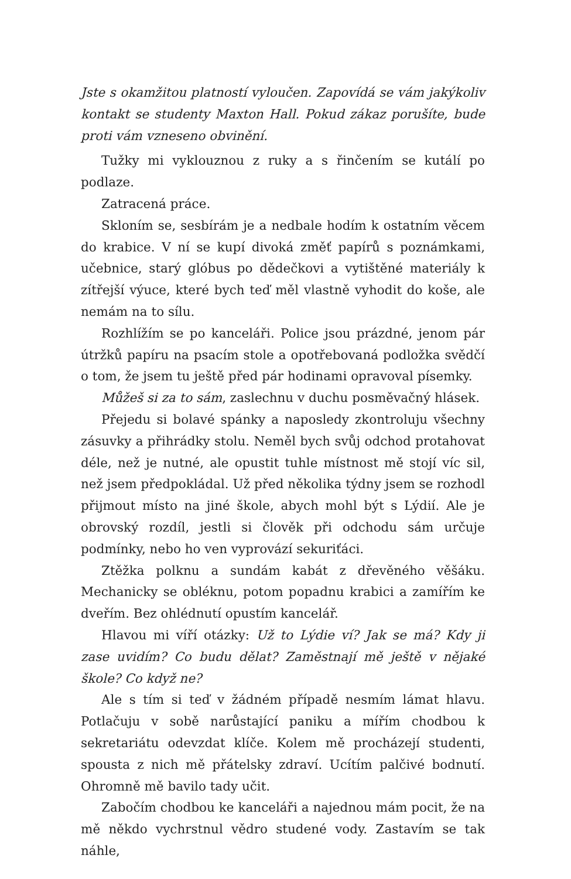Jste s okamžitou platností vyloučen. Zapovídá se vám jakýkoliv kontakt se studenty Maxton Hall. Pokud zákaz porušíte, bude proti vám vzneseno obvinění.
Tužky mi vyklouznou z ruky a s řinčením se kutálí po podlaze.
Zatracená práce.
Skloním se, sesbírám je a nedbale hodím k ostatním věcem do krabice. V ní se kupí divoká změť papírů s poznámkami, učebnice, starý glóbus po dědečkovi a vytištěné materiály k zítřejší výuce, které bych teď měl vlastně vyhodit do koše, ale nemám na to sílu.
Rozhlížím se po kanceláři. Police jsou prázdné, jenom pár útržků papíru na psacím stole a opotřebovaná podložka svědčí o tom, že jsem tu ještě před pár hodinami opravoval písemky.
Můžeš si za to sám, zaslechnu v duchu posměvačný hlásek.
Přejedu si bolavé spánky a naposledy zkontroluju všechny zásuvky a přihrádky stolu. Neměl bych svůj odchod protahovat déle, než je nutné, ale opustit tuhle místnost mě stojí víc sil, než jsem předpokládal. Už před několika týdny jsem se rozhodl přijmout místo na jiné škole, abych mohl být s Lýdií. Ale je obrovský rozdíl, jestli si člověk při odchodu sám určuje podmínky, nebo ho ven vyprovází sekuriťáci.
Ztěžka polknu a sundám kabát z dřevěného věšáku. Mechanicky se obléknu, potom popadnu krabici a zamířím ke dveřím. Bez ohlédnutí opustím kancelář.
Hlavou mi víří otázky: Už to Lýdie ví? Jak se má? Kdy ji zase uvidím? Co budu dělat? Zaměstnají mě ještě v nějaké škole? Co když ne?
Ale s tím si teď v žádném případě nesmím lámat hlavu. Potlačuju v sobě narůstající paniku a mířím chodbou k sekretariátu odevzdat klíče. Kolem mě procházejí studenti, spousta z nich mě přátelsky zdraví. Ucítím palčivé bodnutí. Ohromně mě bavilo tady učit.
Zabočím chodbou ke kanceláři a najednou mám pocit, že na mě někdo vychrstnul vědro studené vody. Zastavím se tak náhle,